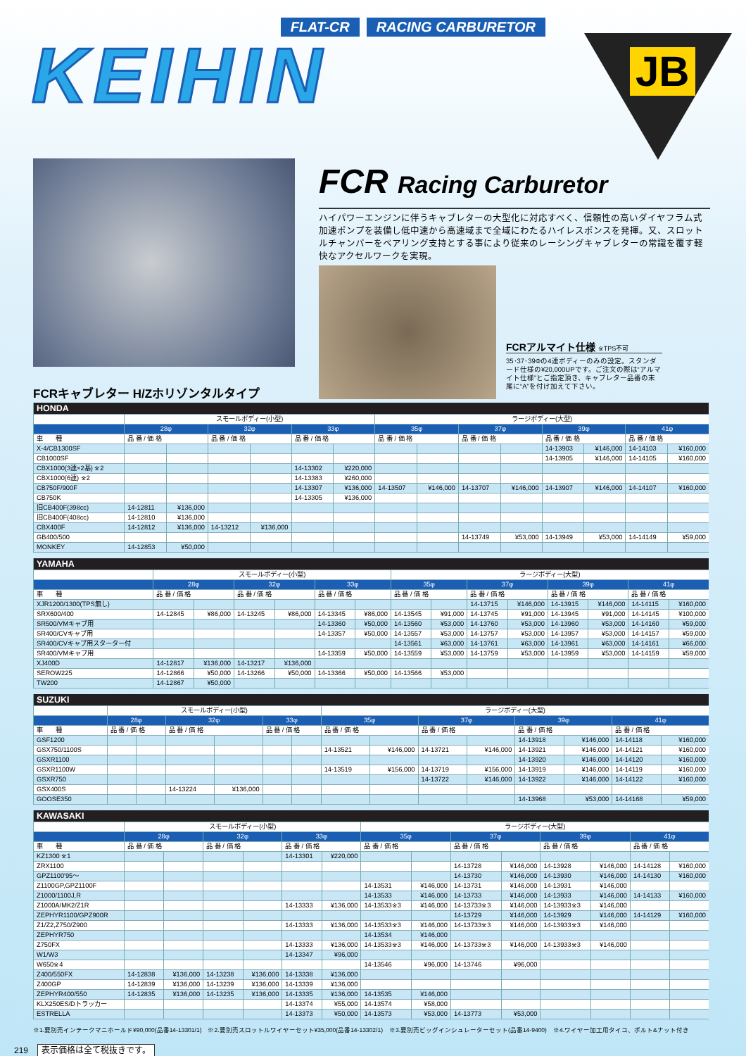FLAT-CR RACING CARBURETOR
KEIHIN
JB
FCR Racing Carburetor
ハイパワーエンジンに伴うキャブレターの大型化に対応すべく、信頼性の高いダイヤフラム式加速ポンプを装備し低中速から高速域まで全域にわたるハイレスポンスを発揮。又、スロットルチャンバーをベアリング支持とする事により従来のレーシングキャブレターの常識を覆す軽快なアクセルワークを実現。
FCRアルマイト仕様 ※TPS不可
35･37･39Φの4連ボディーのみの設定。スタンダード仕様の¥20,000UPです。ご注文の際は“アルマイト仕様”とご指定頂き、キャブレター品番の末尾に“A”を付け加えて下さい。
FCRキャブレター H/Zホリゾンタルタイプ
| HONDA | | | | | | | | | | | | | | |
| --- | --- | --- | --- | --- | --- | --- | --- | --- | --- | --- | --- | --- | --- | --- |
| | スモールボディー(小型) | | | | | | ラージボディー(大型) | | | | | | | |
| | 28φ | | 32φ | | 33φ | | 35φ | | 37φ | | 39φ | | 41φ | |
| 車 種 | 品 番 / 価 格 | | 品 番 / 価 格 | | 品 番 / 価 格 | | 品 番 / 価 格 | | 品 番 / 価 格 | | 品 番 / 価 格 | | 品 番 / 価 格 | |
| X-4/CB1300SF | | | | | | | | | | | 14-13903 | ¥146,000 | 14-14103 | ¥160,000 |
| CB1000SF | | | | | | | | | | | 14-13905 | ¥146,000 | 14-14105 | ¥160,000 |
| CBX1000(3連×2基) ※2 | | | | | 14-13302 | ¥220,000 | | | | | | | | |
| CBX1000(6連) ※2 | | | | | 14-13383 | ¥260,000 | | | | | | | | |
| CB750F/900F | | | | | 14-13307 | ¥136,000 | 14-13507 | ¥146,000 | 14-13707 | ¥146,000 | 14-13907 | ¥146,000 | 14-14107 | ¥160,000 |
| CB750K | | | | | 14-13305 | ¥136,000 | | | | | | | | |
| 旧CB400F(398cc) | 14-12811 | ¥136,000 | | | | | | | | | | | | |
| 旧CB400F(408cc) | 14-12810 | ¥136,000 | | | | | | | | | | | | |
| CBX400F | 14-12812 | ¥136,000 | 14-13212 | ¥136,000 | | | | | | | | | | |
| GB400/500 | | | | | | | | | 14-13749 | ¥53,000 | 14-13949 | ¥53,000 | 14-14149 | ¥59,000 |
| MONKEY | 14-12853 | ¥50,000 | | | | | | | | | | | | |
| YAMAHA | | | | | | | | | | | | | | |
| --- | --- | --- | --- | --- | --- | --- | --- | --- | --- | --- | --- | --- | --- | --- |
| | スモールボディー(小型) | | | | | | ラージボディー(大型) | | | | | | | |
| | 28φ | | 32φ | | 33φ | | 35φ | | 37φ | | 39φ | | 41φ | |
| 車 種 | 品 番 / 価 格 | | 品 番 / 価 格 | | 品 番 / 価 格 | | 品 番 / 価 格 | | 品 番 / 価 格 | | 品 番 / 価 格 | | 品 番 / 価 格 | |
| XJR1200/1300(TPS無し) | | | | | | | | | 14-13715 | ¥146,000 | 14-13915 | ¥146,000 | 14-14115 | ¥160,000 |
| SRX600/400 | 14-12845 | ¥86,000 | 14-13245 | ¥86,000 | 14-13345 | ¥86,000 | 14-13545 | ¥91,000 | 14-13745 | ¥91,000 | 14-13945 | ¥91,000 | 14-14145 | ¥100,000 |
| SR500/VMキャブ用 | | | | | 14-13360 | ¥50,000 | 14-13560 | ¥53,000 | 14-13760 | ¥53,000 | 14-13960 | ¥53,000 | 14-14160 | ¥59,000 |
| SR400/CVキャブ用 | | | | | 14-13357 | ¥50,000 | 14-13557 | ¥53,000 | 14-13757 | ¥53,000 | 14-13957 | ¥53,000 | 14-14157 | ¥59,000 |
| SR400/CVキャブ用スターター付 | | | | | | | 14-13561 | ¥63,000 | 14-13761 | ¥63,000 | 14-13961 | ¥63,000 | 14-14161 | ¥66,000 |
| SR400/VMキャブ用 | | | | | 14-13359 | ¥50,000 | 14-13559 | ¥53,000 | 14-13759 | ¥53,000 | 14-13959 | ¥53,000 | 14-14159 | ¥59,000 |
| XJ400D | 14-12817 | ¥136,000 | 14-13217 | ¥136,000 | | | | | | | | | | |
| SEROW225 | 14-12866 | ¥50,000 | 14-13266 | ¥50,000 | 14-13366 | ¥50,000 | 14-13566 | ¥53,000 | | | | | | |
| TW200 | 14-12867 | ¥50,000 | | | | | | | | | | | | |
| SUZUKI | | | | | | | | | | | | | | |
| --- | --- | --- | --- | --- | --- | --- | --- | --- | --- | --- | --- | --- | --- | --- |
| | スモールボディー(小型) | | | | | | ラージボディー(大型) | | | | | | | |
| | 28φ | | 32φ | | 33φ | | 35φ | | 37φ | | 39φ | | 41φ | |
| 車 種 | 品 番 / 価 格 | | 品 番 / 価 格 | | 品 番 / 価 格 | | 品 番 / 価 格 | | 品 番 / 価 格 | | 品 番 / 価 格 | | 品 番 / 価 格 | |
| GSF1200 | | | | | | | | | | | 14-13918 | ¥146,000 | 14-14118 | ¥160,000 |
| GSX750/1100S | | | | | | | 14-13521 | ¥146,000 | 14-13721 | ¥146,000 | 14-13921 | ¥146,000 | 14-14121 | ¥160,000 |
| GSXR1100 | | | | | | | | | | | 14-13920 | ¥146,000 | 14-14120 | ¥160,000 |
| GSXR1100W | | | | | | | 14-13519 | ¥156,000 | 14-13719 | ¥156,000 | 14-13919 | ¥146,000 | 14-14119 | ¥160,000 |
| GSXR750 | | | | | | | | | 14-13722 | ¥146,000 | 14-13922 | ¥146,000 | 14-14122 | ¥160,000 |
| GSX400S | | | 14-13224 | ¥136,000 | | | | | | | | | | |
| GOOSE350 | | | | | | | | | | | 14-13968 | ¥53,000 | 14-14168 | ¥59,000 |
| KAWASAKI | | | | | | | | | | | | | | |
| --- | --- | --- | --- | --- | --- | --- | --- | --- | --- | --- | --- | --- | --- | --- |
| | スモールボディー(小型) | | | | | | ラージボディー(大型) | | | | | | | |
| | 28φ | | 32φ | | 33φ | | 35φ | | 37φ | | 39φ | | 41φ | |
| 車 種 | 品 番 / 価 格 | | 品 番 / 価 格 | | 品 番 / 価 格 | | 品 番 / 価 格 | | 品 番 / 価 格 | | 品 番 / 価 格 | | 品 番 / 価 格 | |
| KZ1300 ※1 | | | | | 14-13301 | ¥220,000 | | | | | | | | |
| ZRX1100 | | | | | | | | | 14-13728 | ¥146,000 | 14-13928 | ¥146,000 | 14-14128 | ¥160,000 |
| GPZ1100'95〜 | | | | | | | | | 14-13730 | ¥146,000 | 14-13930 | ¥146,000 | 14-14130 | ¥160,000 |
| Z1100GP,GPZ1100F | | | | | | | 14-13531 | ¥146,000 | 14-13731 | ¥146,000 | 14-13931 | ¥146,000 | | |
| Z1000/1100J,R | | | | | | | 14-13533 | ¥146,000 | 14-13733 | ¥146,000 | 14-13933 | ¥146,000 | 14-14133 | ¥160,000 |
| Z1000A/MK2/Z1R | | | | | 14-13333 | ¥136,000 | 14-13533※3 | ¥146,000 | 14-13733※3 | ¥146,000 | 14-13933※3 | ¥146,000 | | |
| ZEPHYR1100/GPZ900R | | | | | | | | | 14-13729 | ¥146,000 | 14-13929 | ¥146,000 | 14-14129 | ¥160,000 |
| Z1/Z2,Z750/Z900 | | | | | 14-13333 | ¥136,000 | 14-13533※3 | ¥146,000 | 14-13733※3 | ¥146,000 | 14-13933※3 | ¥146,000 | | |
| ZEPHYR750 | | | | | | | 14-13534 | ¥146,000 | | | | | | |
| Z750FX | | | | | 14-13333 | ¥136,000 | 14-13533※3 | ¥146,000 | 14-13733※3 | ¥146,000 | 14-13933※3 | ¥146,000 | | |
| W1/W3 | | | | | 14-13347 | ¥96,000 | | | | | | | | |
| W650※4 | | | | | | | 14-13546 | ¥96,000 | 14-13746 | ¥96,000 | | | | |
| Z400/550FX | 14-12838 | ¥136,000 | 14-13238 | ¥136,000 | 14-13338 | ¥136,000 | | | | | | | | |
| Z400GP | 14-12839 | ¥136,000 | 14-13239 | ¥136,000 | 14-13339 | ¥136,000 | | | | | | | | |
| ZEPHYR400/550 | 14-12835 | ¥136,000 | 14-13235 | ¥136,000 | 14-13335 | ¥136,000 | 14-13535 | ¥146,000 | | | | | | |
| KLX250ES/Dトラッカー | | | | | 14-13374 | ¥55,000 | 14-13574 | ¥58,000 | | | | | | |
| ESTRELLA | | | | | 14-13373 | ¥50,000 | 14-13573 | ¥53,000 | 14-13773 | ¥53,000 | | | | |
※1.要別売インテークマニホールド¥90,000(品番14-13301/1)　※2.要別売スロットルワイヤーセット¥35,000(品番14-13302/1)　※3.要別売ビッグインシュレーターセット(品番14-9400)　※4.ワイヤー加工用タイコ、ボルト&ナット付き
219 表示価格は全て税抜きです。